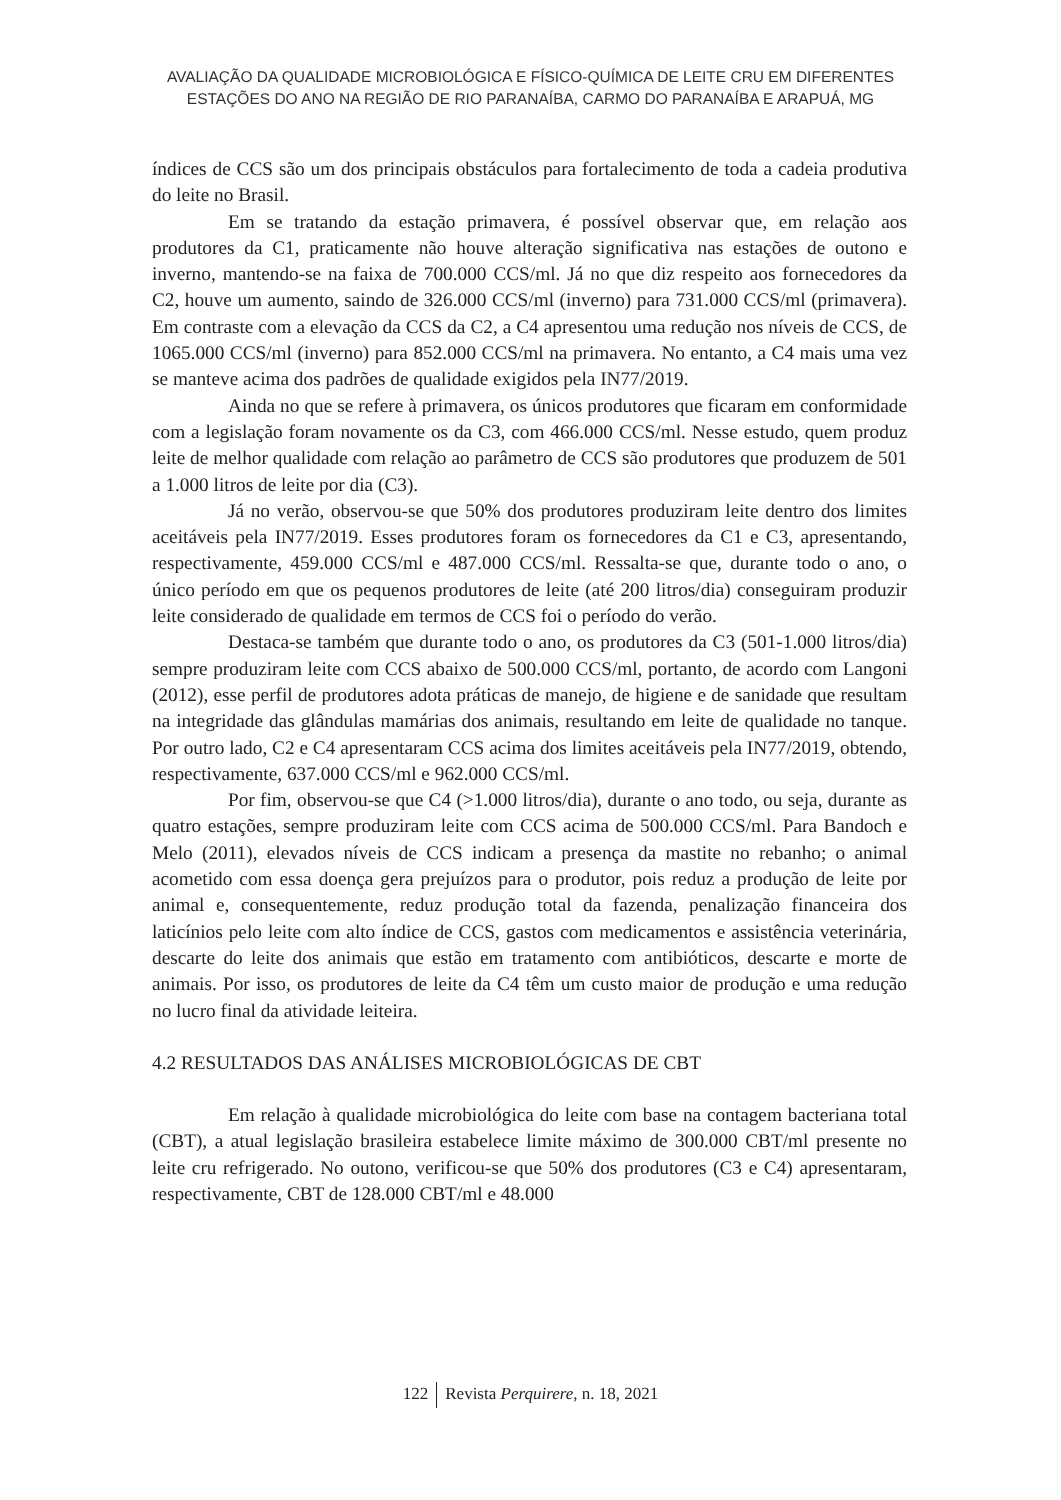AVALIAÇÃO DA QUALIDADE MICROBIOLÓGICA E FÍSICO-QUÍMICA DE LEITE CRU EM DIFERENTES
ESTAÇÕES DO ANO NA REGIÃO DE RIO PARANAÍBA, CARMO DO PARANAÍBA E ARAPUÁ, MG
índices de CCS são um dos principais obstáculos para fortalecimento de toda a cadeia produtiva do leite no Brasil.
Em se tratando da estação primavera, é possível observar que, em relação aos produtores da C1, praticamente não houve alteração significativa nas estações de outono e inverno, mantendo-se na faixa de 700.000 CCS/ml. Já no que diz respeito aos fornecedores da C2, houve um aumento, saindo de 326.000 CCS/ml (inverno) para 731.000 CCS/ml (primavera). Em contraste com a elevação da CCS da C2, a C4 apresentou uma redução nos níveis de CCS, de 1065.000 CCS/ml (inverno) para 852.000 CCS/ml na primavera. No entanto, a C4 mais uma vez se manteve acima dos padrões de qualidade exigidos pela IN77/2019.
Ainda no que se refere à primavera, os únicos produtores que ficaram em conformidade com a legislação foram novamente os da C3, com 466.000 CCS/ml. Nesse estudo, quem produz leite de melhor qualidade com relação ao parâmetro de CCS são produtores que produzem de 501 a 1.000 litros de leite por dia (C3).
Já no verão, observou-se que 50% dos produtores produziram leite dentro dos limites aceitáveis pela IN77/2019. Esses produtores foram os fornecedores da C1 e C3, apresentando, respectivamente, 459.000 CCS/ml e 487.000 CCS/ml. Ressalta-se que, durante todo o ano, o único período em que os pequenos produtores de leite (até 200 litros/dia) conseguiram produzir leite considerado de qualidade em termos de CCS foi o período do verão.
Destaca-se também que durante todo o ano, os produtores da C3 (501-1.000 litros/dia) sempre produziram leite com CCS abaixo de 500.000 CCS/ml, portanto, de acordo com Langoni (2012), esse perfil de produtores adota práticas de manejo, de higiene e de sanidade que resultam na integridade das glândulas mamárias dos animais, resultando em leite de qualidade no tanque. Por outro lado, C2 e C4 apresentaram CCS acima dos limites aceitáveis pela IN77/2019, obtendo, respectivamente, 637.000 CCS/ml e 962.000 CCS/ml.
Por fim, observou-se que C4 (>1.000 litros/dia), durante o ano todo, ou seja, durante as quatro estações, sempre produziram leite com CCS acima de 500.000 CCS/ml. Para Bandoch e Melo (2011), elevados níveis de CCS indicam a presença da mastite no rebanho; o animal acometido com essa doença gera prejuízos para o produtor, pois reduz a produção de leite por animal e, consequentemente, reduz produção total da fazenda, penalização financeira dos laticínios pelo leite com alto índice de CCS, gastos com medicamentos e assistência veterinária, descarte do leite dos animais que estão em tratamento com antibióticos, descarte e morte de animais. Por isso, os produtores de leite da C4 têm um custo maior de produção e uma redução no lucro final da atividade leiteira.
4.2 RESULTADOS DAS ANÁLISES MICROBIOLÓGICAS DE CBT
Em relação à qualidade microbiológica do leite com base na contagem bacteriana total (CBT), a atual legislação brasileira estabelece limite máximo de 300.000 CBT/ml presente no leite cru refrigerado. No outono, verificou-se que 50% dos produtores (C3 e C4) apresentaram, respectivamente, CBT de 128.000 CBT/ml e 48.000
122 Revista Perquirere, n. 18, 2021